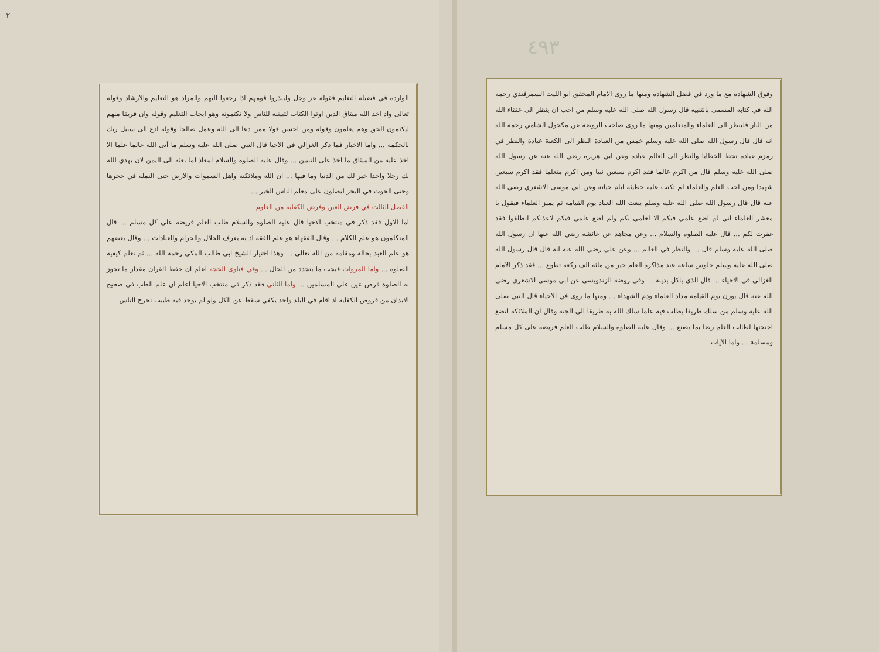٤٩٣
وفوق الشهادة مع ما ورد في فضل الشهادة ومنها ما روى الامام المحقق ابو الليث السمرقندي رحمه الله في كتابه المسمى بالتنبيه قال رسول الله صلى الله عليه وسلم من احب ان ينظر الى عتقاء الله من النار فلينظر الى العلماء والمتعلمين ومنها ما روى صاحب الروضة عن مكحول الشامي رحمه الله انه قال قال رسول الله صلى الله عليه وسلم خمس من العبادة النظر الى الكعبة عبادة والنظر في زمزم عبادة تحط الخطايا والنظر الى العالم عبادة وعن ابي هريرة رضي الله عنه عن رسول الله صلى الله عليه وسلم قال من اكرم عالما فقد اكرم سبعين نبيا ومن اكرم متعلما فقد اكرم سبعين شهيدا ومن احب العلم والعلماء لم تكتب عليه خطيئة ايام حياته وعن ابي موسى الاشعري رضي الله عنه قال قال رسول الله صلى الله عليه وسلم يبعث الله العباد يوم القيامة ثم يميز العلماء فيقول يا معشر العلماء اني لم اضع علمي فيكم الا لعلمي بكم ولم اضع علمي فيكم لاعذبكم انطلقوا فقد غفرت لكم ... قال عليه الصلوة والسلام ... وعن مجاهد عن عائشة رضي الله عنها ان رسول الله صلى الله عليه وسلم قال ... والنظر في العالم ... وعن علي رضي الله عنه انه قال قال رسول الله صلى الله عليه وسلم جلوس ساعة عند مذاكرة العلم خير من مائة الف ركعة تطوع ... فقد ذكر الامام الغزالي في الاحياء ... قال الذي ياكل بدينه ... وفي روضة الزندويسي عن ابي موسى الاشعري رضي الله عنه قال يوزن يوم القيامة مداد العلماء ودم الشهداء ... ومنها ما روى في الاحياء قال النبي صلى الله عليه وسلم من سلك طريقا يطلب فيه علما سلك الله به طريقا الى الجنة وقال ان الملائكة لتضع اجنحتها لطالب العلم رضا بما يصنع ... وقال عليه الصلوة والسلام طلب العلم فريضة على كل مسلم ومسلمة ... واما الآيات
٢
الواردة في فضيلة التعليم فقوله عز وجل ولينذروا قومهم اذا رجعوا اليهم والمراد هو التعليم والارشاد وقوله تعالى واذ اخذ الله ميثاق الذين اوتوا الكتاب لتبيننه للناس ولا تكتمونه وهو ايجاب التعليم وقوله وان فريقا منهم ليكتمون الحق وهم يعلمون وقوله ومن احسن قولا ممن دعا الى الله وعمل صالحا وقوله ادع الى سبيل ربك بالحكمة ... واما الاخبار فما ذكر الغزالي في الاحيا قال النبي صلى الله عليه وسلم ما آتى الله عالما علما الا اخذ عليه من الميثاق ما اخذ على النبيين ... وقال عليه الصلوة والسلام لمعاذ لما بعثه الى اليمن لان يهدي الله بك رجلا واحدا خير لك من الدنيا وما فيها ... ان الله وملائكته واهل السموات والارض حتى النملة في جحرها وحتى الحوت في البحر ليصلون على معلم الناس الخير ...
الفصل الثالث في فرض العين وفرض الكفاية من العلوم
اما الاول فقد ذكر في منتخب الاحيا قال عليه الصلوة والسلام طلب العلم فريضة على كل مسلم ... قال المتكلمون هو علم الكلام ... وقال الفقهاء هو علم الفقه اذ به يعرف الحلال والحرام والعبادات ... وقال بعضهم هو علم العبد بحاله ومقامه من الله تعالى ... وهذا اختيار الشيخ ابي طالب المكي رحمه الله ... ثم تعلم كيفية الصلوة ... واما المروات فيجب ما يتجدد من الحال ... وفي فتاوى الحجة اعلم ان حفظ القران مقدار ما تجوز به الصلوة فرض عين على المسلمين ... واما الثاني فقد ذكر في منتخب الاحيا اعلم ان علم الطب في صحيح الابدان من فروض الكفاية اذ اقام في البلد واحد يكفي سقط عن الكل ولو لم يوجد فيه طبيب تحرج الناس